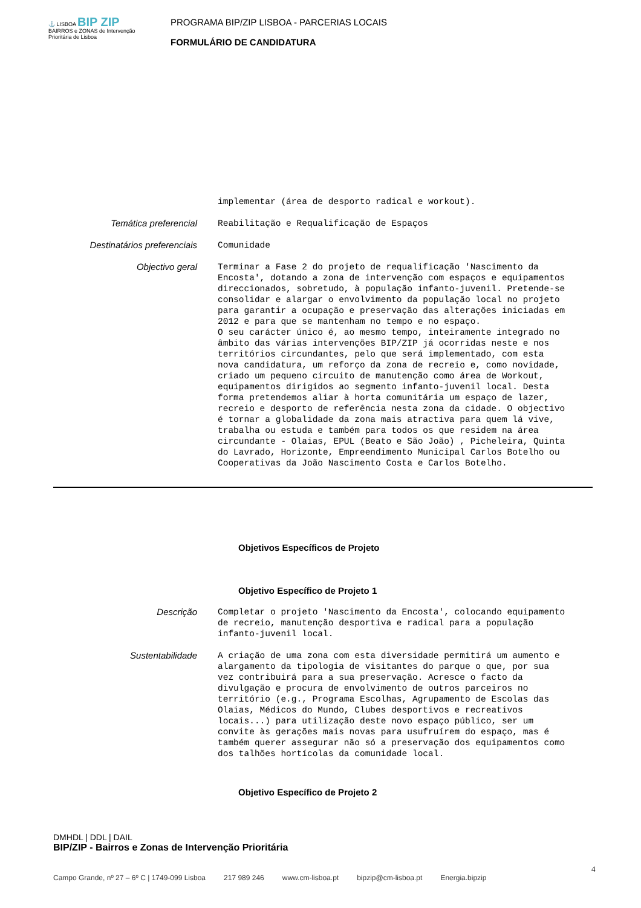⚓ LISBOA BIP ZIP BAIRROS e ZONAS de Intervenção Prioritária de Lisboa
PROGRAMA BIP/ZIP LISBOA - PARCERIAS LOCAIS
FORMULÁRIO DE CANDIDATURA
implementar (área de desporto radical e workout).
Temática preferencial
Reabilitação e Requalificação de Espaços
Destinatários preferenciais
Comunidade
Objectivo geral
Terminar a Fase 2 do projeto de requalificação 'Nascimento da Encosta', dotando a zona de intervenção com espaços e equipamentos direccionados, sobretudo, à população infanto-juvenil. Pretende-se consolidar e alargar o envolvimento da população local no projeto para garantir a ocupação e preservação das alterações iniciadas em 2012 e para que se mantenham no tempo e no espaço.
O seu carácter único é, ao mesmo tempo, inteiramente integrado no âmbito das várias intervenções BIP/ZIP já ocorridas neste e nos territórios circundantes, pelo que será implementado, com esta nova candidatura, um reforço da zona de recreio e, como novidade, criado um pequeno circuito de manutenção como área de Workout, equipamentos dirigidos ao segmento infanto-juvenil local. Desta forma pretendemos aliar à horta comunitária um espaço de lazer, recreio e desporto de referência nesta zona da cidade. O objectivo é tornar a globalidade da zona mais atractiva para quem lá vive, trabalha ou estuda e também para todos os que residem na área circundante - Olaias, EPUL (Beato e São João) , Picheleira, Quinta do Lavrado, Horizonte, Empreendimento Municipal Carlos Botelho ou Cooperativas da João Nascimento Costa e Carlos Botelho.
Objetivos Específicos de Projeto
Objetivo Específico de Projeto 1
Descrição
Completar o projeto 'Nascimento da Encosta', colocando equipamento de recreio, manutenção desportiva e radical para a população infanto-juvenil local.
Sustentabilidade
A criação de uma zona com esta diversidade permitirá um aumento e alargamento da tipologia de visitantes do parque o que, por sua vez contribuirá para a sua preservação. Acresce o facto da divulgação e procura de envolvimento de outros parceiros no território (e.g., Programa Escolhas, Agrupamento de Escolas das Olaias, Médicos do Mundo, Clubes desportivos e recreativos locais...) para utilização deste novo espaço público, ser um convite às gerações mais novas para usufruírem do espaço, mas é também querer assegurar não só a preservação dos equipamentos como dos talhões hortícolas da comunidade local.
Objetivo Específico de Projeto 2
DMHDL | DDL | DAIL
BIP/ZIP - Bairros e Zonas de Intervenção Prioritária
4
Campo Grande, nº 27 – 6º C | 1749-099 Lisboa 217 989 246 www.cm-lisboa.pt bipzip@cm-lisboa.pt Energia.bipzip